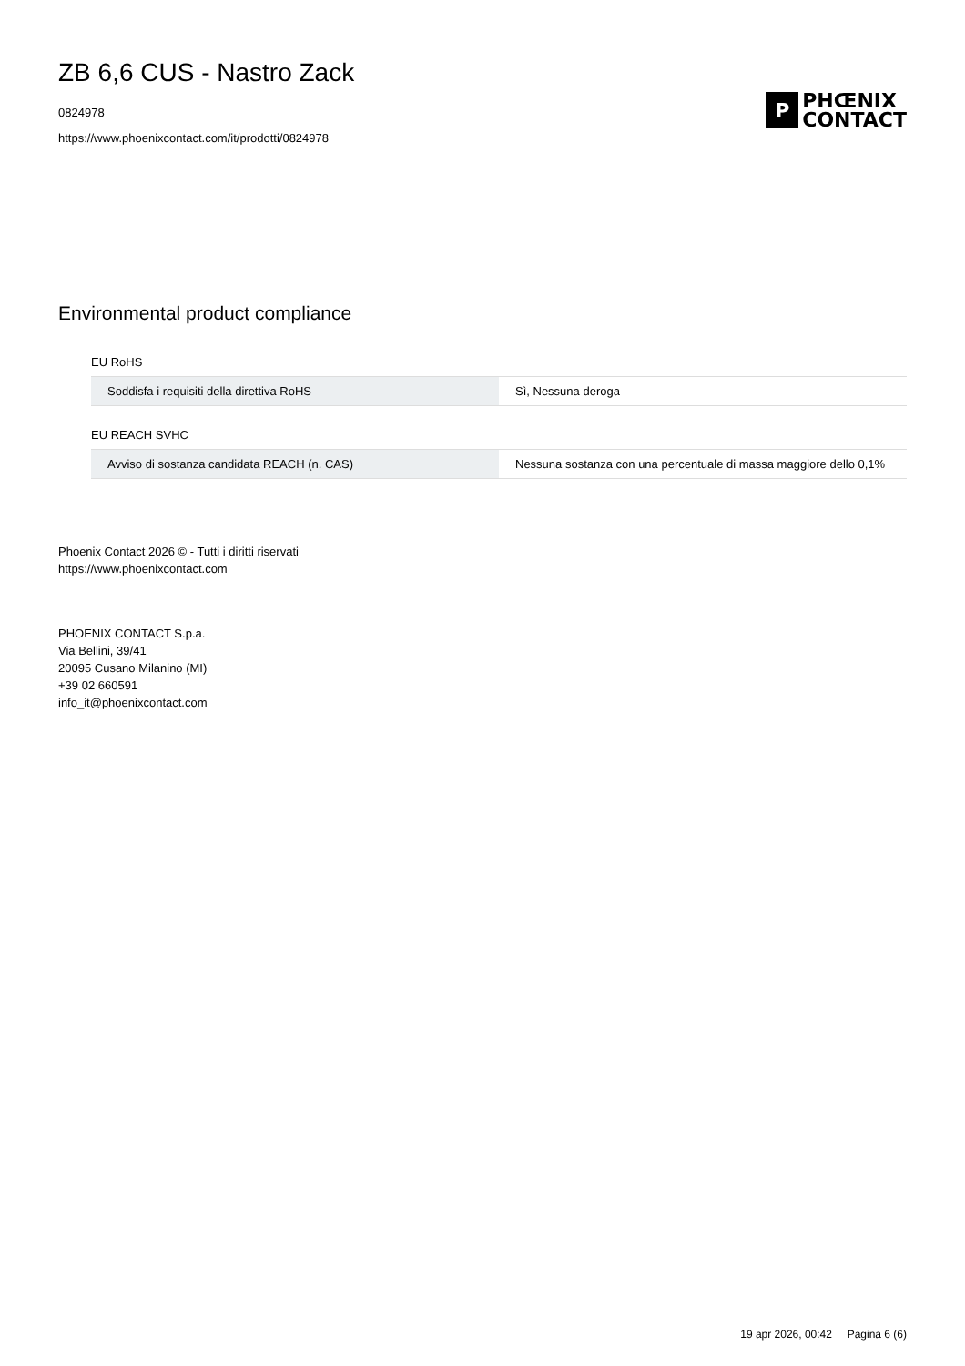ZB 6,6 CUS - Nastro Zack
0824978
https://www.phoenixcontact.com/it/prodotti/0824978
P
PHŒNIX
CONTACT
Environmental product compliance
EU RoHS
| Soddisfa i requisiti della direttiva RoHS | Sì, Nessuna deroga |
EU REACH SVHC
| Avviso di sostanza candidata REACH (n. CAS) | Nessuna sostanza con una percentuale di massa maggiore dello 0,1% |
Phoenix Contact 2026 © - Tutti i diritti riservati
https://www.phoenixcontact.com
PHOENIX CONTACT S.p.a.
Via Bellini, 39/41
20095 Cusano Milanino (MI)
+39 02 660591
info_it@phoenixcontact.com
19 apr 2026, 00:42 Pagina 6 (6)